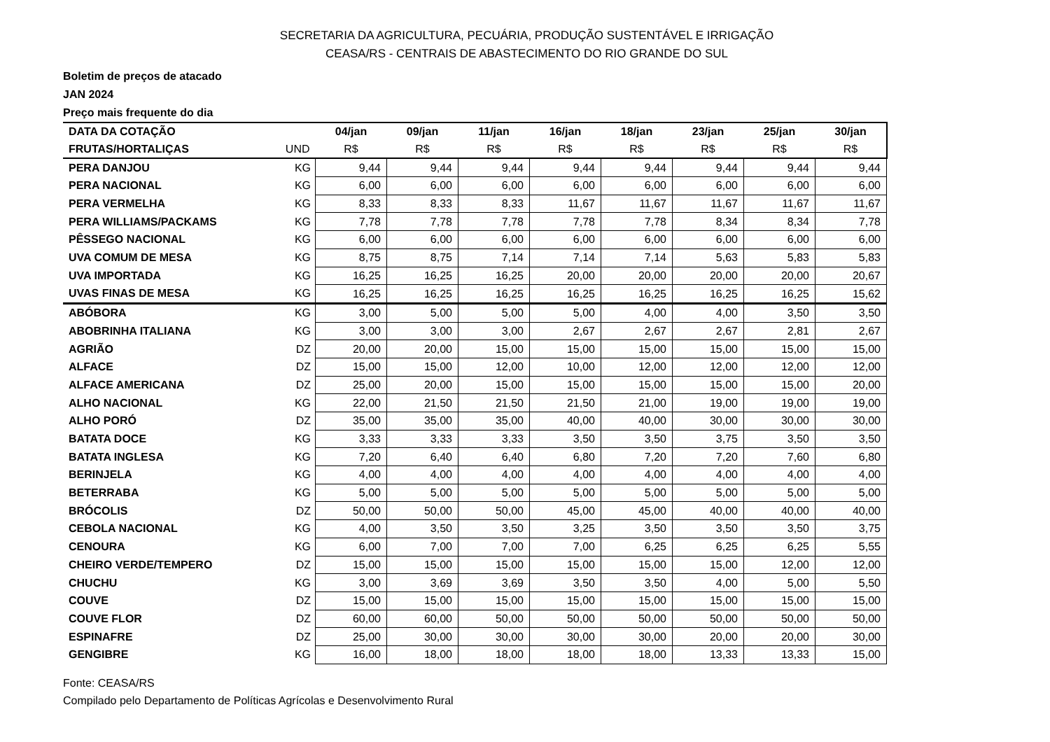SECRETARIA DA AGRICULTURA, PECUÁRIA, PRODUÇÃO SUSTENTÁVEL E IRRIGAÇÃO
CEASA/RS - CENTRAIS DE ABASTECIMENTO DO RIO GRANDE DO SUL
Boletim de preços de atacado
JAN 2024
Preço mais frequente do dia
| DATA DA COTAÇÃO | | 04/jan | 09/jan | 11/jan | 16/jan | 18/jan | 23/jan | 25/jan | 30/jan |
| --- | --- | --- | --- | --- | --- | --- | --- | --- | --- |
| FRUTAS/HORTALIÇAS | UND | R$ | R$ | R$ | R$ | R$ | R$ | R$ | R$ |
| PERA DANJOU | KG | 9,44 | 9,44 | 9,44 | 9,44 | 9,44 | 9,44 | 9,44 | 9,44 |
| PERA NACIONAL | KG | 6,00 | 6,00 | 6,00 | 6,00 | 6,00 | 6,00 | 6,00 | 6,00 |
| PERA VERMELHA | KG | 8,33 | 8,33 | 8,33 | 11,67 | 11,67 | 11,67 | 11,67 | 11,67 |
| PERA WILLIAMS/PACKAMS | KG | 7,78 | 7,78 | 7,78 | 7,78 | 7,78 | 8,34 | 8,34 | 7,78 |
| PÊSSEGO NACIONAL | KG | 6,00 | 6,00 | 6,00 | 6,00 | 6,00 | 6,00 | 6,00 | 6,00 |
| UVA COMUM DE MESA | KG | 8,75 | 8,75 | 7,14 | 7,14 | 7,14 | 5,63 | 5,83 | 5,83 |
| UVA IMPORTADA | KG | 16,25 | 16,25 | 16,25 | 20,00 | 20,00 | 20,00 | 20,00 | 20,67 |
| UVAS FINAS DE MESA | KG | 16,25 | 16,25 | 16,25 | 16,25 | 16,25 | 16,25 | 16,25 | 15,62 |
| ABÓBORA | KG | 3,00 | 5,00 | 5,00 | 5,00 | 4,00 | 4,00 | 3,50 | 3,50 |
| ABOBRINHA ITALIANA | KG | 3,00 | 3,00 | 3,00 | 2,67 | 2,67 | 2,67 | 2,81 | 2,67 |
| AGRIÃO | DZ | 20,00 | 20,00 | 15,00 | 15,00 | 15,00 | 15,00 | 15,00 | 15,00 |
| ALFACE | DZ | 15,00 | 15,00 | 12,00 | 10,00 | 12,00 | 12,00 | 12,00 | 12,00 |
| ALFACE AMERICANA | DZ | 25,00 | 20,00 | 15,00 | 15,00 | 15,00 | 15,00 | 15,00 | 20,00 |
| ALHO NACIONAL | KG | 22,00 | 21,50 | 21,50 | 21,50 | 21,00 | 19,00 | 19,00 | 19,00 |
| ALHO PORÓ | DZ | 35,00 | 35,00 | 35,00 | 40,00 | 40,00 | 30,00 | 30,00 | 30,00 |
| BATATA DOCE | KG | 3,33 | 3,33 | 3,33 | 3,50 | 3,50 | 3,75 | 3,50 | 3,50 |
| BATATA INGLESA | KG | 7,20 | 6,40 | 6,40 | 6,80 | 7,20 | 7,20 | 7,60 | 6,80 |
| BERINJELA | KG | 4,00 | 4,00 | 4,00 | 4,00 | 4,00 | 4,00 | 4,00 | 4,00 |
| BETERRABA | KG | 5,00 | 5,00 | 5,00 | 5,00 | 5,00 | 5,00 | 5,00 | 5,00 |
| BRÓCOLIS | DZ | 50,00 | 50,00 | 50,00 | 45,00 | 45,00 | 40,00 | 40,00 | 40,00 |
| CEBOLA NACIONAL | KG | 4,00 | 3,50 | 3,50 | 3,25 | 3,50 | 3,50 | 3,50 | 3,75 |
| CENOURA | KG | 6,00 | 7,00 | 7,00 | 7,00 | 6,25 | 6,25 | 6,25 | 5,55 |
| CHEIRO VERDE/TEMPERO | DZ | 15,00 | 15,00 | 15,00 | 15,00 | 15,00 | 15,00 | 12,00 | 12,00 |
| CHUCHU | KG | 3,00 | 3,69 | 3,69 | 3,50 | 3,50 | 4,00 | 5,00 | 5,50 |
| COUVE | DZ | 15,00 | 15,00 | 15,00 | 15,00 | 15,00 | 15,00 | 15,00 | 15,00 |
| COUVE FLOR | DZ | 60,00 | 60,00 | 50,00 | 50,00 | 50,00 | 50,00 | 50,00 | 50,00 |
| ESPINAFRE | DZ | 25,00 | 30,00 | 30,00 | 30,00 | 30,00 | 20,00 | 20,00 | 30,00 |
| GENGIBRE | KG | 16,00 | 18,00 | 18,00 | 18,00 | 18,00 | 13,33 | 13,33 | 15,00 |
Fonte: CEASA/RS
Compilado pelo Departamento de Políticas Agrícolas e Desenvolvimento Rural